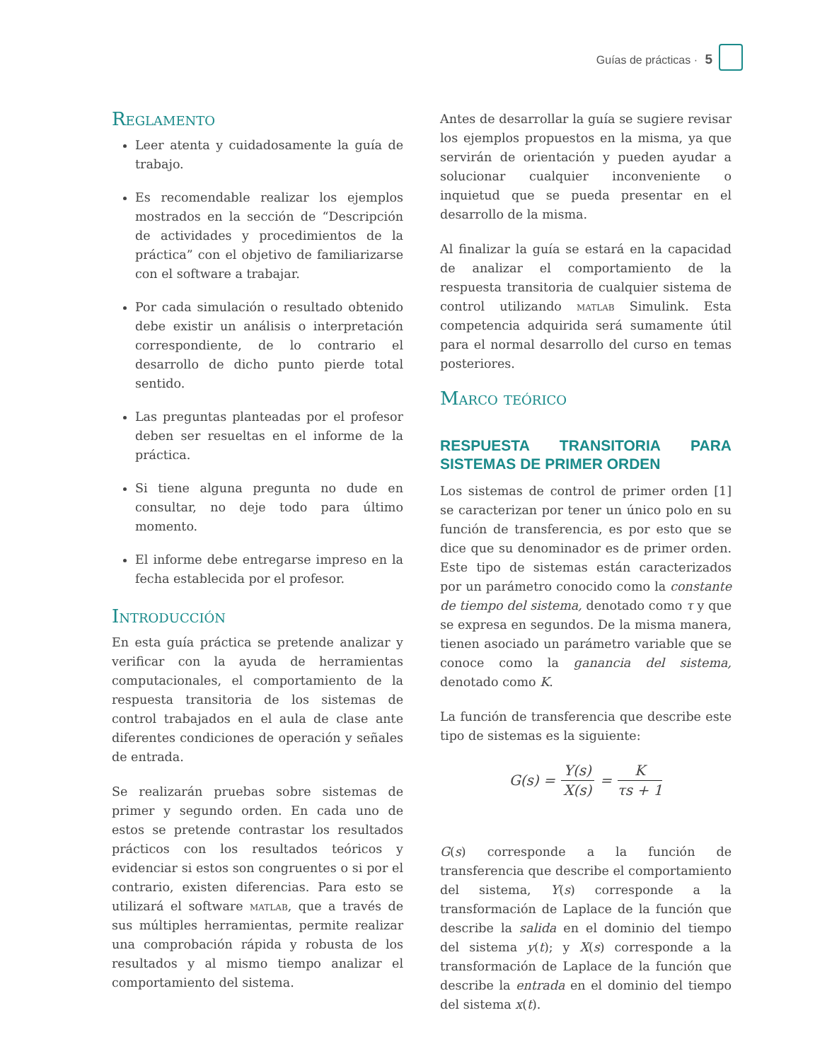Guías de prácticas · 5
Reglamento
Leer atenta y cuidadosamente la guía de trabajo.
Es recomendable realizar los ejemplos mostrados en la sección de “Descripción de actividades y procedimientos de la práctica” con el objetivo de familiarizarse con el software a trabajar.
Por cada simulación o resultado obtenido debe existir un análisis o interpretación correspondiente, de lo contrario el desarrollo de dicho punto pierde total sentido.
Las preguntas planteadas por el profesor deben ser resueltas en el informe de la práctica.
Si tiene alguna pregunta no dude en consultar, no deje todo para último momento.
El informe debe entregarse impreso en la fecha establecida por el profesor.
Introducción
En esta guía práctica se pretende analizar y verificar con la ayuda de herramientas computacionales, el comportamiento de la respuesta transitoria de los sistemas de control trabajados en el aula de clase ante diferentes condiciones de operación y señales de entrada.
Se realizarán pruebas sobre sistemas de primer y segundo orden. En cada uno de estos se pretende contrastar los resultados prácticos con los resultados teóricos y evidenciar si estos son congruentes o si por el contrario, existen diferencias. Para esto se utilizará el software matlab, que a través de sus múltiples herramientas, permite realizar una comprobación rápida y robusta de los resultados y al mismo tiempo analizar el comportamiento del sistema.
Antes de desarrollar la guía se sugiere revisar los ejemplos propuestos en la misma, ya que servirán de orientación y pueden ayudar a solucionar cualquier inconveniente o inquietud que se pueda presentar en el desarrollo de la misma.
Al finalizar la guía se estará en la capacidad de analizar el comportamiento de la respuesta transitoria de cualquier sistema de control utilizando matlab Simulink. Esta competencia adquirida será sumamente útil para el normal desarrollo del curso en temas posteriores.
Marco teórico
RESPUESTA TRANSITORIA PARA SISTEMAS DE PRIMER ORDEN
Los sistemas de control de primer orden [1] se caracterizan por tener un único polo en su función de transferencia, es por esto que se dice que su denominador es de primer orden. Este tipo de sistemas están caracterizados por un parámetro conocido como la constante de tiempo del sistema, denotado como τ y que se expresa en segundos. De la misma manera, tienen asociado un parámetro variable que se conoce como la ganancia del sistema, denotado como K.
La función de transferencia que describe este tipo de sistemas es la siguiente:
G(s) = Y(s) X(s) = K τs + 1
G(s) corresponde a la función de transferencia que describe el comportamiento del sistema, Y(s) corresponde a la transformación de Laplace de la función que describe la salida en el dominio del tiempo del sistema y(t); y X(s) corresponde a la transformación de Laplace de la función que describe la entrada en el dominio del tiempo del sistema x(t).